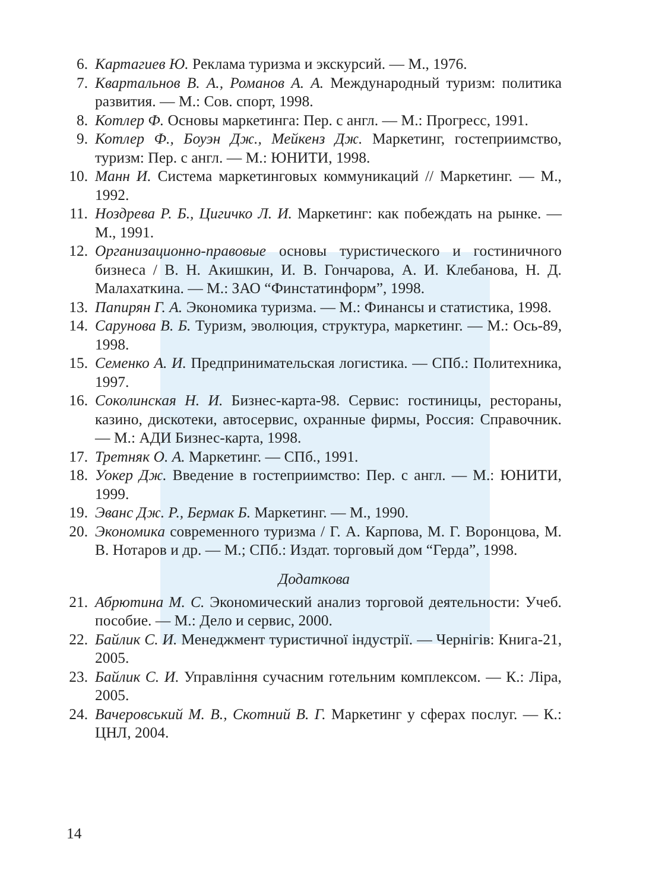6. Картагиев Ю. Реклама туризма и экскурсий. — М., 1976.
7. Квартальнов В. А., Романов А. А. Международный туризм: политика развития. — М.: Сов. спорт, 1998.
8. Котлер Ф. Основы маркетинга: Пер. с англ. — М.: Прогресс, 1991.
9. Котлер Ф., Боуэн Дж., Мейкенз Дж. Маркетинг, гостеприимство, туризм: Пер. с англ. — М.: ЮНИТИ, 1998.
10. Манн И. Система маркетинговых коммуникаций // Маркетинг. — М., 1992.
11. Ноздрева Р. Б., Цигичко Л. И. Маркетинг: как побеждать на рынке. — М., 1991.
12. Организационно-правовые основы туристического и гостиничного бизнеса / В. Н. Акишкин, И. В. Гончарова, А. И. Клебанова, Н. Д. Малахаткина. — М.: ЗАО “Финстатинформ”, 1998.
13. Папирян Г. А. Экономика туризма. — М.: Финансы и статистика, 1998.
14. Сарунова В. Б. Туризм, эволюция, структура, маркетинг. — М.: Ось-89, 1998.
15. Семенко А. И. Предпринимательская логистика. — СПб.: Политехника, 1997.
16. Соколинская Н. И. Бизнес-карта-98. Сервис: гостиницы, рестораны, казино, дискотеки, автосервис, охранные фирмы, Россия: Справочник. — М.: АДИ Бизнес-карта, 1998.
17. Третняк О. А. Маркетинг. — СПб., 1991.
18. Уокер Дж. Введение в гостеприимство: Пер. с англ. — М.: ЮНИТИ, 1999.
19. Эванс Дж. Р., Бермак Б. Маркетинг. — М., 1990.
20. Экономика современного туризма / Г. А. Карпова, М. Г. Воронцова, М. В. Нотаров и др. — М.; СПб.: Издат. торговый дом “Герда”, 1998.
Додаткова
21. Абрютина М. С. Экономический анализ торговой деятельности: Учеб. пособие. — М.: Дело и сервис, 2000.
22. Байлик С. И. Менеджмент туристичної індустрії. — Чернігів: Книга-21, 2005.
23. Байлик С. И. Управління сучасним готельним комплексом. — К.: Ліра, 2005.
24. Вачеровський М. В., Скотний В. Г. Маркетинг у сферах послуг. — К.: ЦНЛ, 2004.
14